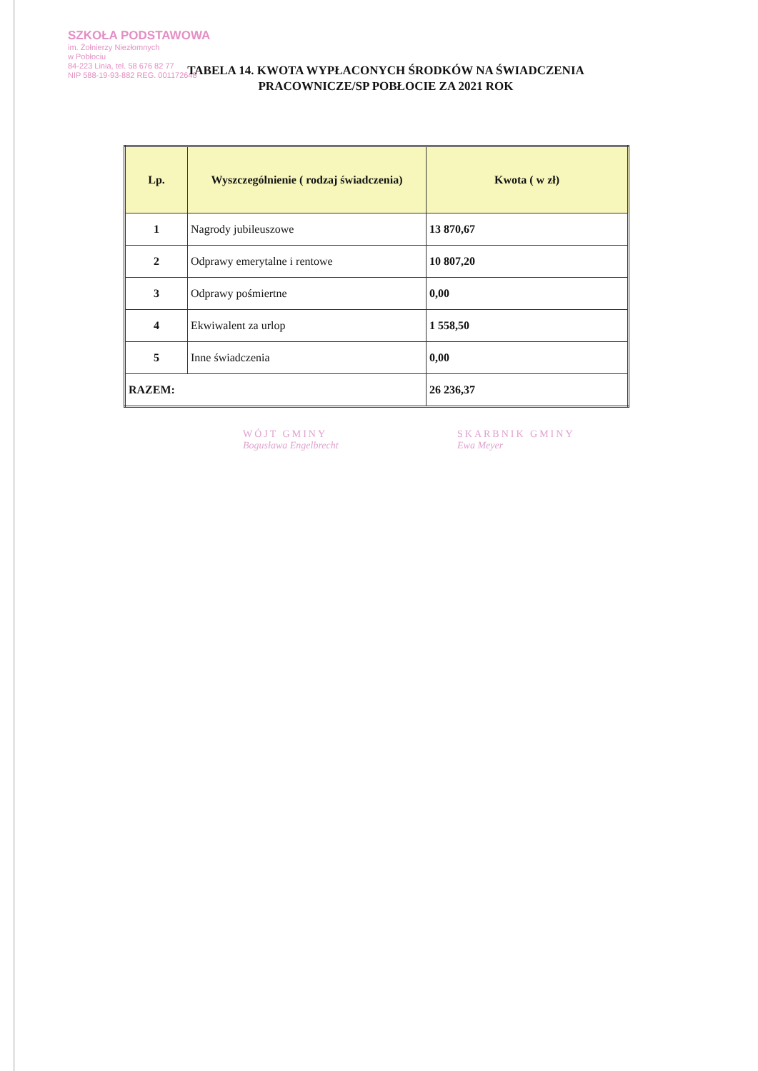SZKOŁA PODSTAWOWA
im. Żołnierzy Niezłomnych
w Pobłociu
84-223 Linia, tel. 58 676 82 77
NIP 588-19-93-882 REG. 001172648
TABELA 14. KWOTA WYPŁACONYCH ŚRODKÓW NA ŚWIADCZENIA PRACOWNICZE/SP POBŁOCIE ZA 2021 ROK
| Lp. | Wyszczególnienie ( rodzaj świadczenia) | Kwota ( w zł) |
| --- | --- | --- |
| 1 | Nagrody jubileuszowe | 13 870,67 |
| 2 | Odprawy emerytalne i rentowe | 10 807,20 |
| 3 | Odprawy pośmiertne | 0,00 |
| 4 | Ekwiwalent za urlop | 1 558,50 |
| 5 | Inne świadczenia | 0,00 |
| RAZEM: | | 26 236,37 |
WÓJT GMINY
Bogusława Engelbrecht
SKARBNIK GMINY
Ewa Meyer